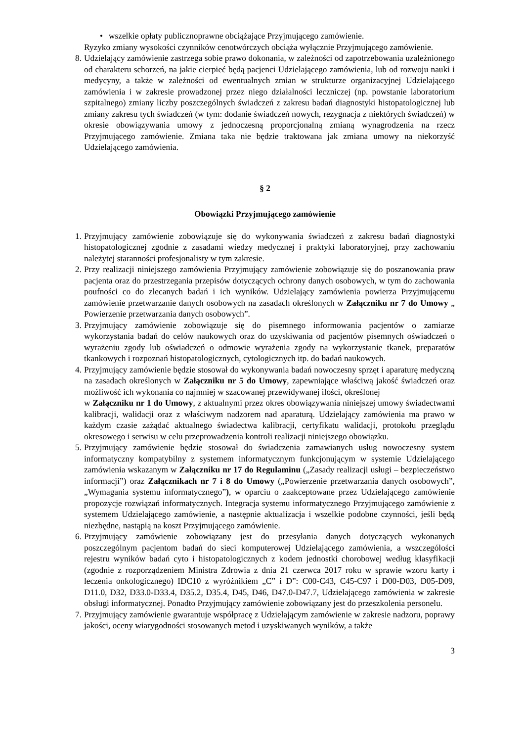• wszelkie opłaty publicznoprawne obciążające Przyjmującego zamówienie.
Ryzyko zmiany wysokości czynników cenotwórczych obciąża wyłącznie Przyjmującego zamówienie.
8. Udzielający zamówienie zastrzega sobie prawo dokonania, w zależności od zapotrzebowania uzależnionego od charakteru schorzeń, na jakie cierpieć będą pacjenci Udzielającego zamówienia, lub od rozwoju nauki i medycyny, a także w zależności od ewentualnych zmian w strukturze organizacyjnej Udzielającego zamówienia i w zakresie prowadzonej przez niego działalności leczniczej (np. powstanie laboratorium szpitalnego) zmiany liczby poszczególnych świadczeń z zakresu badań diagnostyki histopatologicznej lub zmiany zakresu tych świadczeń (w tym: dodanie świadczeń nowych, rezygnacja z niektórych świadczeń) w okresie obowiązywania umowy z jednoczesną proporcjonalną zmianą wynagrodzenia na rzecz Przyjmującego zamówienie. Zmiana taka nie będzie traktowana jak zmiana umowy na niekorzyść Udzielającego zamówienia.
§ 2
Obowiązki Przyjmującego zamówienie
1. Przyjmujący zamówienie zobowiązuje się do wykonywania świadczeń z zakresu badań diagnostyki histopatologicznej zgodnie z zasadami wiedzy medycznej i praktyki laboratoryjnej, przy zachowaniu należytej staranności profesjonalisty w tym zakresie.
2. Przy realizacji niniejszego zamówienia Przyjmujący zamówienie zobowiązuje się do poszanowania praw pacjenta oraz do przestrzegania przepisów dotyczących ochrony danych osobowych, w tym do zachowania poufności co do zlecanych badań i ich wyników. Udzielający zamówienia powierza Przyjmującemu zamówienie przetwarzanie danych osobowych na zasadach określonych w Załączniku nr 7 do Umowy „ Powierzenie przetwarzania danych osobowych”.
3. Przyjmujący zamówienie zobowiązuje się do pisemnego informowania pacjentów o zamiarze wykorzystania badań do celów naukowych oraz do uzyskiwania od pacjentów pisemnych oświadczeń o wyrażeniu zgody lub oświadczeń o odmowie wyrażenia zgody na wykorzystanie tkanek, preparatów tkankowych i rozpoznań histopatologicznych, cytologicznych itp. do badań naukowych.
4. Przyjmujący zamówienie będzie stosował do wykonywania badań nowoczesny sprzęt i aparaturę medyczną na zasadach określonych w Załączniku nr 5 do Umowy, zapewniające właściwą jakość świadczeń oraz możliwość ich wykonania co najmniej w szacowanej przewidywanej ilości, określonej
w Załączniku nr 1 do Umowy, z aktualnymi przez okres obowiązywania niniejszej umowy świadectwami kalibracji, walidacji oraz z właściwym nadzorem nad aparaturą. Udzielający zamówienia ma prawo w każdym czasie zażądać aktualnego świadectwa kalibracji, certyfikatu walidacji, protokołu przeglądu okresowego i serwisu w celu przeprowadzenia kontroli realizacji niniejszego obowiązku.
5. Przyjmujący zamówienie będzie stosował do świadczenia zamawianych usług nowoczesny system informatyczny kompatybilny z systemem informatycznym funkcjonującym w systemie Udzielającego zamówienia wskazanym w Załączniku nr 17 do Regulaminu („Zasady realizacji usługi – bezpieczeństwo informacji”) oraz Załącznikach nr 7 i 8 do Umowy („Powierzenie przetwarzania danych osobowych”, „Wymagania systemu informatycznego”), w oparciu o zaakceptowane przez Udzielającego zamówienie propozycje rozwiązań informatycznych. Integracja systemu informatycznego Przyjmującego zamówienie z systemem Udzielającego zamówienie, a następnie aktualizacja i wszelkie podobne czynności, jeśli będą niezbędne, nastąpią na koszt Przyjmującego zamówienie.
6. Przyjmujący zamówienie zobowiązany jest do przesyłania danych dotyczących wykonanych poszczególnym pacjentom badań do sieci komputerowej Udzielającego zamówienia, a wszczególości rejestru wyników badań cyto i histopatologicznych z kodem jednostki chorobowej według klasyfikacji (zgodnie z rozporządzeniem Ministra Zdrowia z dnia 21 czerwca 2017 roku w sprawie wzoru karty i leczenia onkologicznego) IDC10 z wyróżnikiem „C” i D”: C00-C43, C45-C97 i D00-D03, D05-D09, D11.0, D32, D33.0-D33.4, D35.2, D35.4, D45, D46, D47.0-D47.7, Udzielającego zamówienia w zakresie obsługi informatycznej. Ponadto Przyjmujący zamówienie zobowiązany jest do przeszkolenia personelu.
7. Przyjmujący zamówienie gwarantuje współpracę z Udzielającym zamówienie w zakresie nadzoru, poprawy jakości, oceny wiarygodności stosowanych metod i uzyskiwanych wyników, a także
3